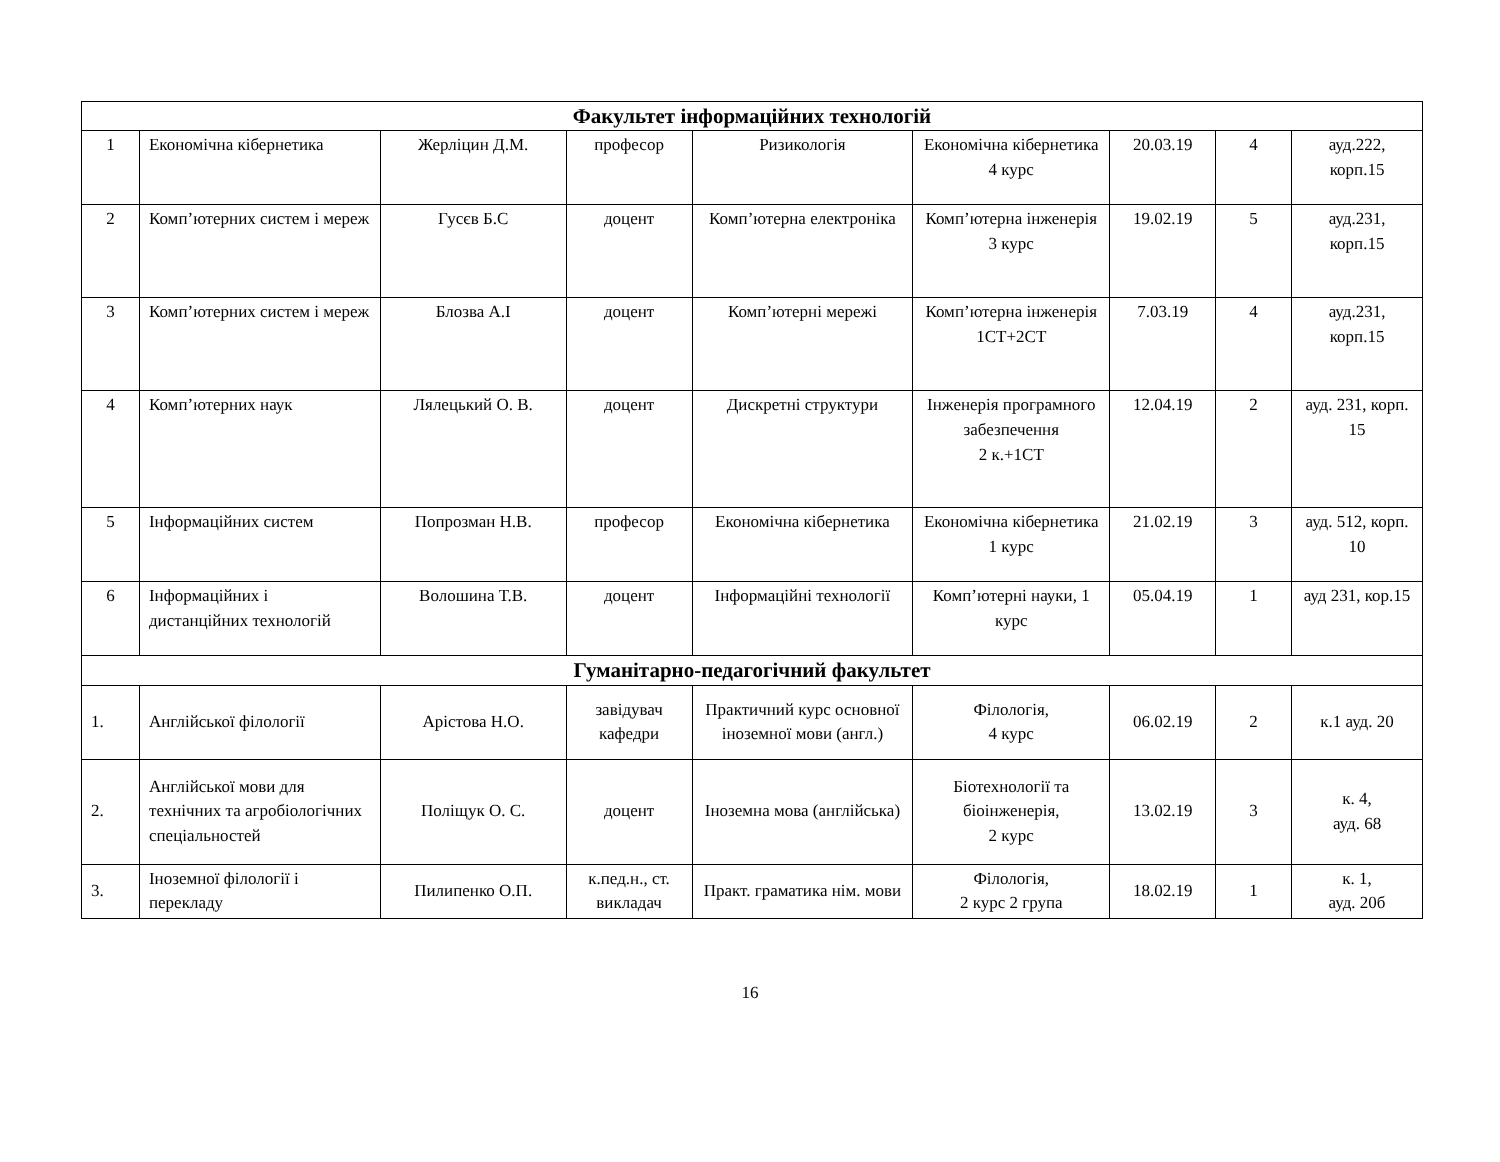| Факультет інформаційних технологій | | | | | | | | |
| --- | --- | --- | --- | --- | --- | --- | --- | --- |
| 1 | Економічна кібернетика | Жерліцин Д.М. | професор | Ризикологія | Економічна кібернетика 4 курс | 20.03.19 | 4 | ауд.222, корп.15 |
| 2 | Комп’ютерних систем і мереж | Гусєв Б.С | доцент | Комп’ютерна електроніка | Комп’ютерна інженерія 3 курс | 19.02.19 | 5 | ауд.231, корп.15 |
| 3 | Комп’ютерних систем і мереж | Блозва А.І | доцент | Комп’ютерні мережі | Комп’ютерна інженерія 1СТ+2СТ | 7.03.19 | 4 | ауд.231, корп.15 |
| 4 | Комп’ютерних наук | Лялецький О. В. | доцент | Дискретні структури | Інженерія програмного забезпечення 2 к.+1СТ | 12.04.19 | 2 | ауд. 231, корп. 15 |
| 5 | Інформаційних систем | Попрозман Н.В. | професор | Економічна кібернетика | Економічна кібернетика 1 курс | 21.02.19 | 3 | ауд. 512, корп. 10 |
| 6 | Інформаційних і дистанційних технологій | Волошина Т.В. | доцент | Інформаційні технології | Комп’ютерні науки, 1 курс | 05.04.19 | 1 | ауд 231, кор.15 |
| Гуманітарно-педагогічний факультет | | | | | | | | |
| 1. | Англійської філології | Арістова Н.О. | завідувач кафедри | Практичний курс основної іноземної мови (англ.) | Філологія, 4 курс | 06.02.19 | 2 | к.1 ауд. 20 |
| 2. | Англійської мови для технічних та агробіологічних спеціальностей | Поліщук О. С. | доцент | Іноземна мова (англійська) | Біотехнології та біоінженерія, 2 курс | 13.02.19 | 3 | к. 4, ауд. 68 |
| 3. | Іноземної філології і перекладу | Пилипенко О.П. | к.пед.н., ст. викладач | Практ. граматика нім. мови | Філологія, 2 курс 2 група | 18.02.19 | 1 | к. 1, ауд. 20б |
16